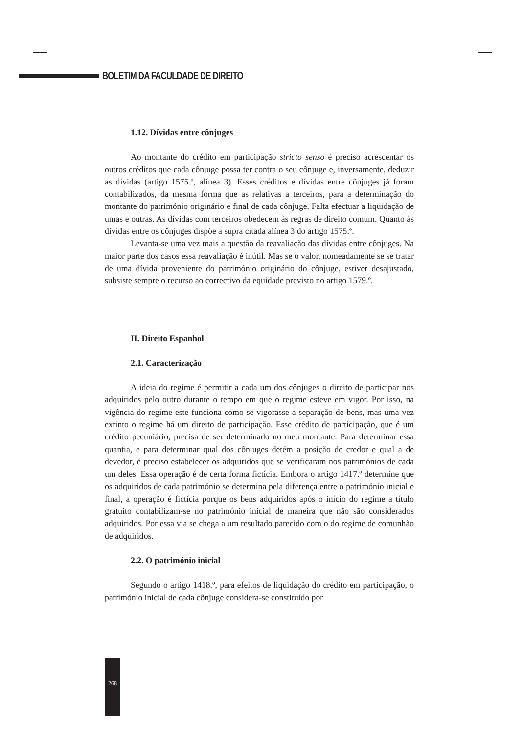BOLETIM DA FACULDADE DE DIREITO
1.12. Dívidas entre cônjuges
Ao montante do crédito em participação stricto senso é preciso acrescentar os outros créditos que cada cônjuge possa ter contra o seu cônjuge e, inversamente, deduzir as dívidas (artigo 1575.º, alínea 3). Esses créditos e dívidas entre cônjuges já foram contabilizados, da mesma forma que as relativas a terceiros, para a determinação do montante do património originário e final de cada cônjuge. Falta efectuar a liquidação de umas e outras. As dívidas com terceiros obedecem às regras de direito comum. Quanto às dívidas entre os cônjuges dispõe a supra citada alínea 3 do artigo 1575.º.
Levanta-se uma vez mais a questão da reavaliação das dívidas entre cônjuges. Na maior parte dos casos essa reavaliação é inútil. Mas se o valor, nomeadamente se se tratar de uma dívida proveniente do património originário do cônjuge, estiver desajustado, subsiste sempre o recurso ao correctivo da equidade previsto no artigo 1579.º.
II. Direito Espanhol
2.1. Caracterização
A ideia do regime é permitir a cada um dos cônjuges o direito de participar nos adquiridos pelo outro durante o tempo em que o regime esteve em vigor. Por isso, na vigência do regime este funciona como se vigorasse a separação de bens, mas uma vez extinto o regime há um direito de participação. Esse crédito de participação, que é um crédito pecuniário, precisa de ser determinado no meu montante. Para determinar essa quantia, e para determinar qual dos cônjuges detém a posição de credor e qual a de devedor, é preciso estabelecer os adquiridos que se verificaram nos patrimónios de cada um deles. Essa operação é de certa forma fictícia. Embora o artigo 1417.º determine que os adquiridos de cada património se determina pela diferença entre o património inicial e final, a operação é fictícia porque os bens adquiridos após o início do regime a título gratuito contabilizam-se no património inicial de maneira que não são considerados adquiridos. Por essa via se chega a um resultado parecido com o do regime de comunhão de adquiridos.
2.2. O património inicial
Segundo o artigo 1418.º, para efeitos de liquidação do crédito em participação, o património inicial de cada cônjuge considera-se constituído por
268